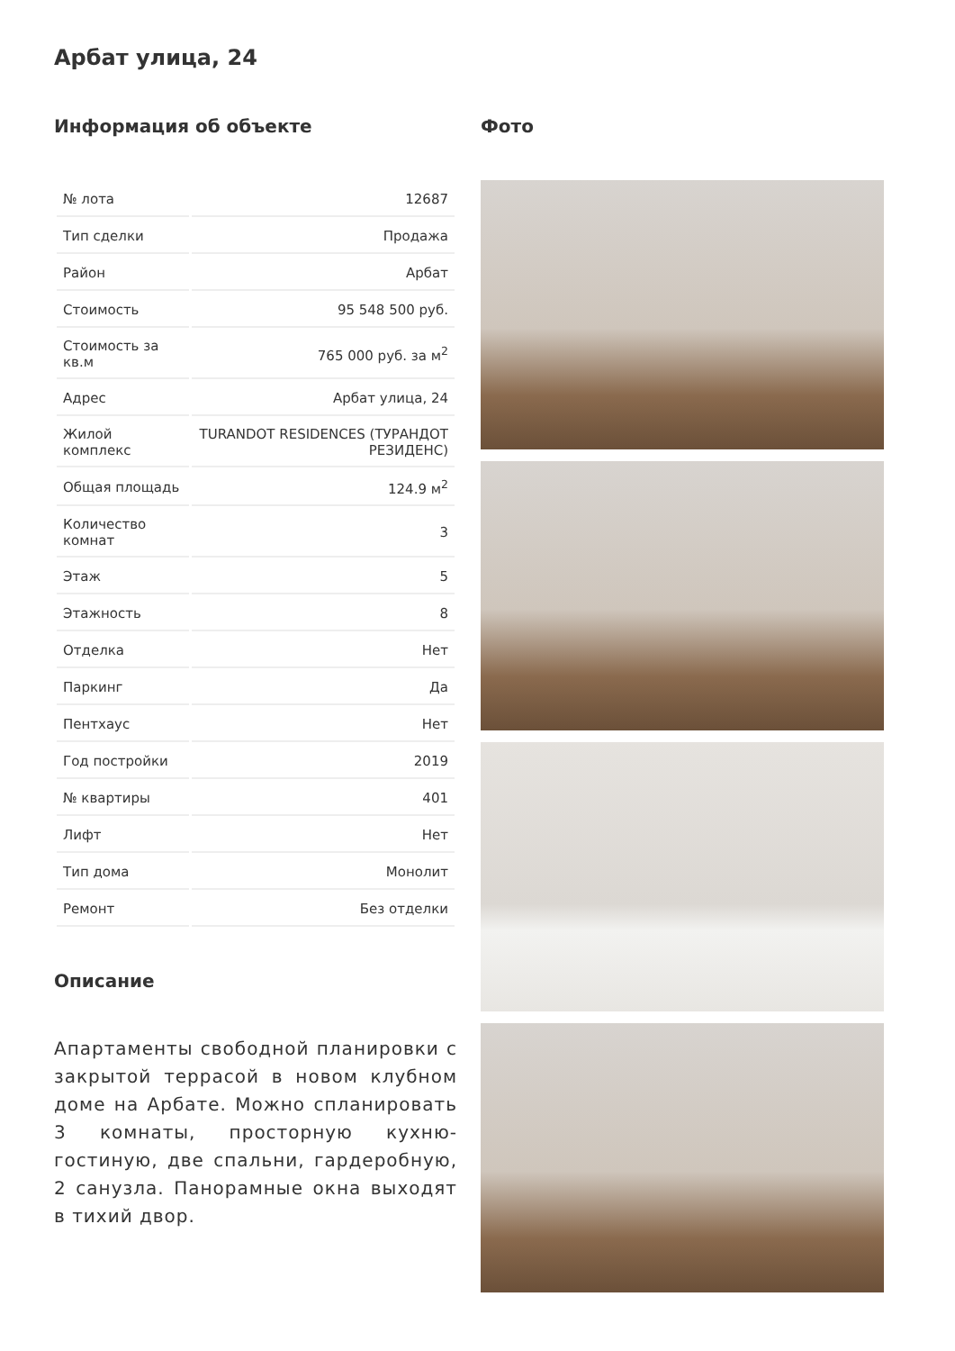Арбат улица, 24
Информация об объекте
| № лота | 12687 |
| Тип сделки | Продажа |
| Район | Арбат |
| Стоимость | 95 548 500 руб. |
| Стоимость за кв.м | 765 000 руб. за м<sup>2</sup> |
| Адрес | Арбат улица, 24 |
| Жилой комплекс | TURANDOT RESIDENCES (ТУРАНДОТ РЕЗИДЕНС) |
| Общая площадь | 124.9 м<sup>2</sup> |
| Количество комнат | 3 |
| Этаж | 5 |
| Этажность | 8 |
| Отделка | Нет |
| Паркинг | Да |
| Пентхаус | Нет |
| Год постройки | 2019 |
| № квартиры | 401 |
| Лифт | Нет |
| Тип дома | Монолит |
| Ремонт | Без отделки |
Описание
Апартаменты свободной планировки с закрытой террасой в новом клубном доме на Арбате. Можно спланировать 3 комнаты, просторную кухню-гостиную, две спальни, гардеробную, 2 санузла. Панорамные окна выходят в тихий двор.
Фото